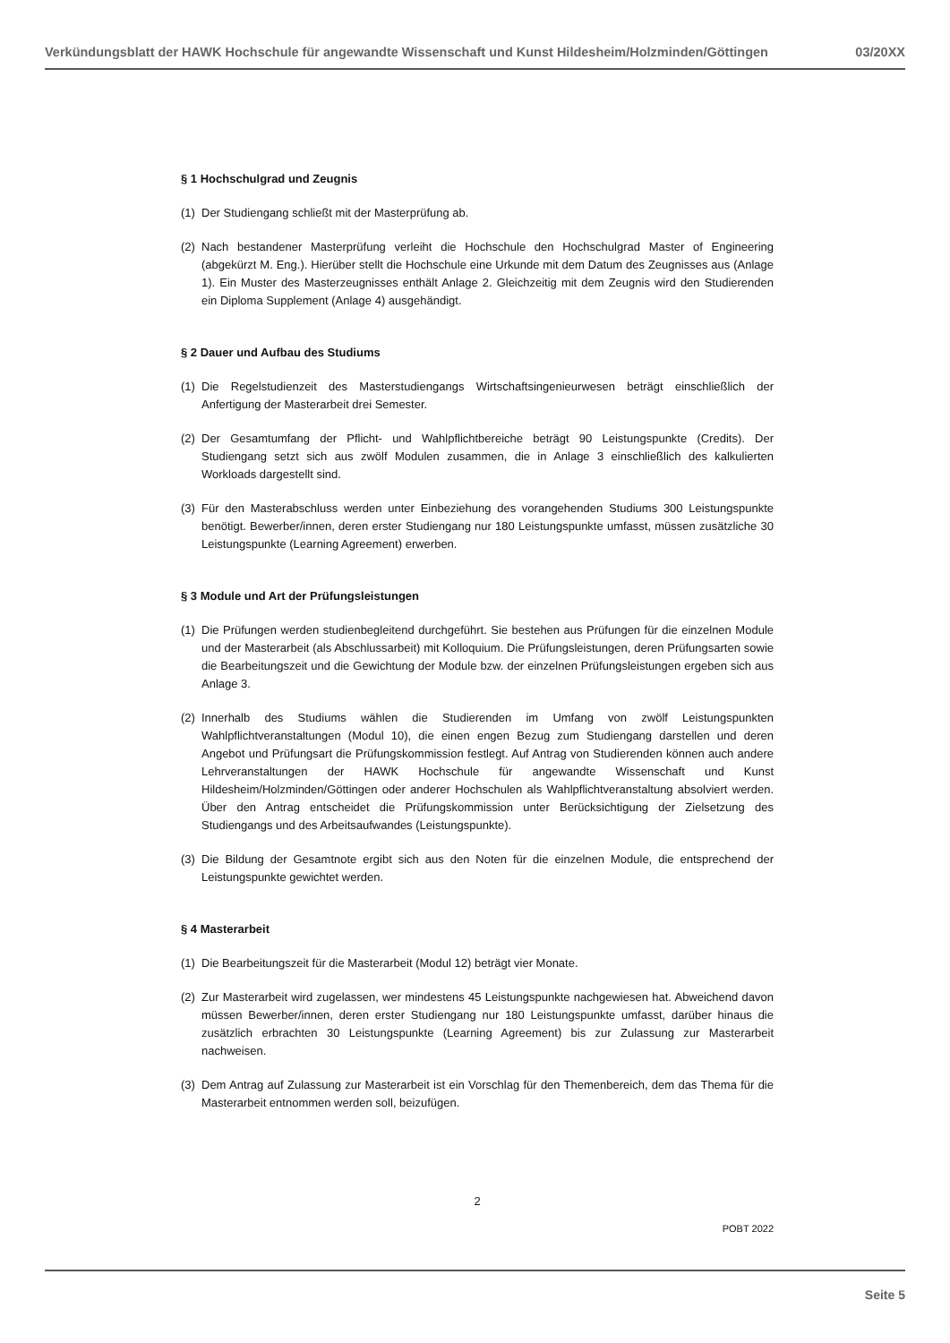Verkündungsblatt der HAWK Hochschule für angewandte Wissenschaft und Kunst Hildesheim/Holzminden/Göttingen 03/20XX
§ 1 Hochschulgrad und Zeugnis
(1) Der Studiengang schließt mit der Masterprüfung ab.
(2) Nach bestandener Masterprüfung verleiht die Hochschule den Hochschulgrad Master of Engineering (abgekürzt M. Eng.). Hierüber stellt die Hochschule eine Urkunde mit dem Datum des Zeugnisses aus (Anlage 1). Ein Muster des Masterzeugnisses enthält Anlage 2. Gleichzeitig mit dem Zeugnis wird den Studierenden ein Diploma Supplement (Anlage 4) ausgehändigt.
§ 2 Dauer und Aufbau des Studiums
(1) Die Regelstudienzeit des Masterstudiengangs Wirtschaftsingenieurwesen beträgt einschließlich der Anfertigung der Masterarbeit drei Semester.
(2) Der Gesamtumfang der Pflicht- und Wahlpflichtbereiche beträgt 90 Leistungspunkte (Credits). Der Studiengang setzt sich aus zwölf Modulen zusammen, die in Anlage 3 einschließlich des kalkulierten Workloads dargestellt sind.
(3) Für den Masterabschluss werden unter Einbeziehung des vorangehenden Studiums 300 Leistungspunkte benötigt. Bewerber/innen, deren erster Studiengang nur 180 Leistungspunkte umfasst, müssen zusätzliche 30 Leistungspunkte (Learning Agreement) erwerben.
§ 3 Module und Art der Prüfungsleistungen
(1) Die Prüfungen werden studienbegleitend durchgeführt. Sie bestehen aus Prüfungen für die einzelnen Module und der Masterarbeit (als Abschlussarbeit) mit Kolloquium. Die Prüfungsleistungen, deren Prüfungsarten sowie die Bearbeitungszeit und die Gewichtung der Module bzw. der einzelnen Prüfungsleistungen ergeben sich aus Anlage 3.
(2) Innerhalb des Studiums wählen die Studierenden im Umfang von zwölf Leistungspunkten Wahlpflichtveranstaltungen (Modul 10), die einen engen Bezug zum Studiengang darstellen und deren Angebot und Prüfungsart die Prüfungskommission festlegt. Auf Antrag von Studierenden können auch andere Lehrveranstaltungen der HAWK Hochschule für angewandte Wissenschaft und Kunst Hildesheim/Holzminden/Göttingen oder anderer Hochschulen als Wahlpflichtveranstaltung absolviert werden. Über den Antrag entscheidet die Prüfungskommission unter Berücksichtigung der Zielsetzung des Studiengangs und des Arbeitsaufwandes (Leistungspunkte).
(3) Die Bildung der Gesamtnote ergibt sich aus den Noten für die einzelnen Module, die entsprechend der Leistungspunkte gewichtet werden.
§ 4 Masterarbeit
(1) Die Bearbeitungszeit für die Masterarbeit (Modul 12) beträgt vier Monate.
(2) Zur Masterarbeit wird zugelassen, wer mindestens 45 Leistungspunkte nachgewiesen hat. Abweichend davon müssen Bewerber/innen, deren erster Studiengang nur 180 Leistungspunkte umfasst, darüber hinaus die zusätzlich erbrachten 30 Leistungspunkte (Learning Agreement) bis zur Zulassung zur Masterarbeit nachweisen.
(3) Dem Antrag auf Zulassung zur Masterarbeit ist ein Vorschlag für den Themenbereich, dem das Thema für die Masterarbeit entnommen werden soll, beizufügen.
2
POBT 2022
Seite 5